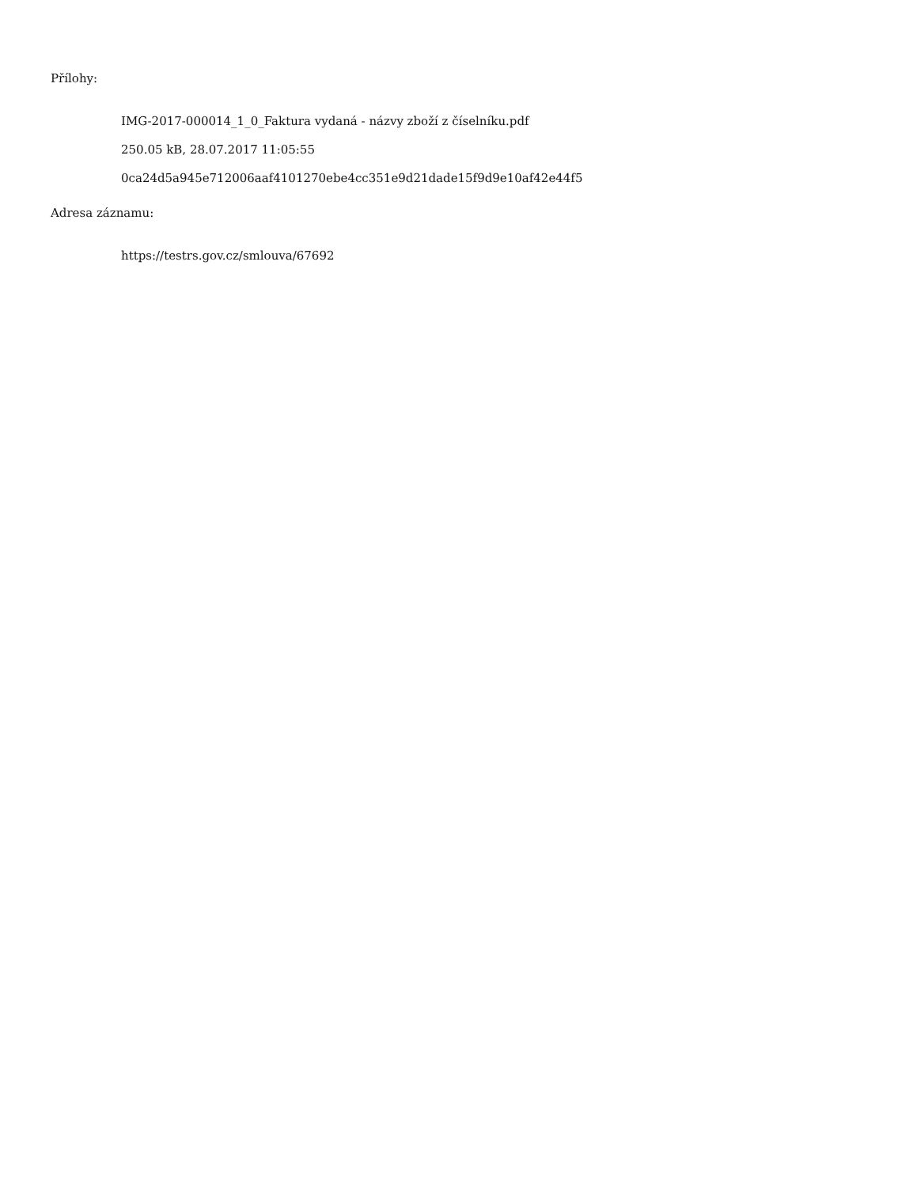Přílohy:
IMG-2017-000014_1_0_Faktura vydaná - názvy zboží z číselníku.pdf
250.05 kB, 28.07.2017 11:05:55
0ca24d5a945e712006aaf4101270ebe4cc351e9d21dade15f9d9e10af42e44f5
Adresa záznamu:
https://testrs.gov.cz/smlouva/67692